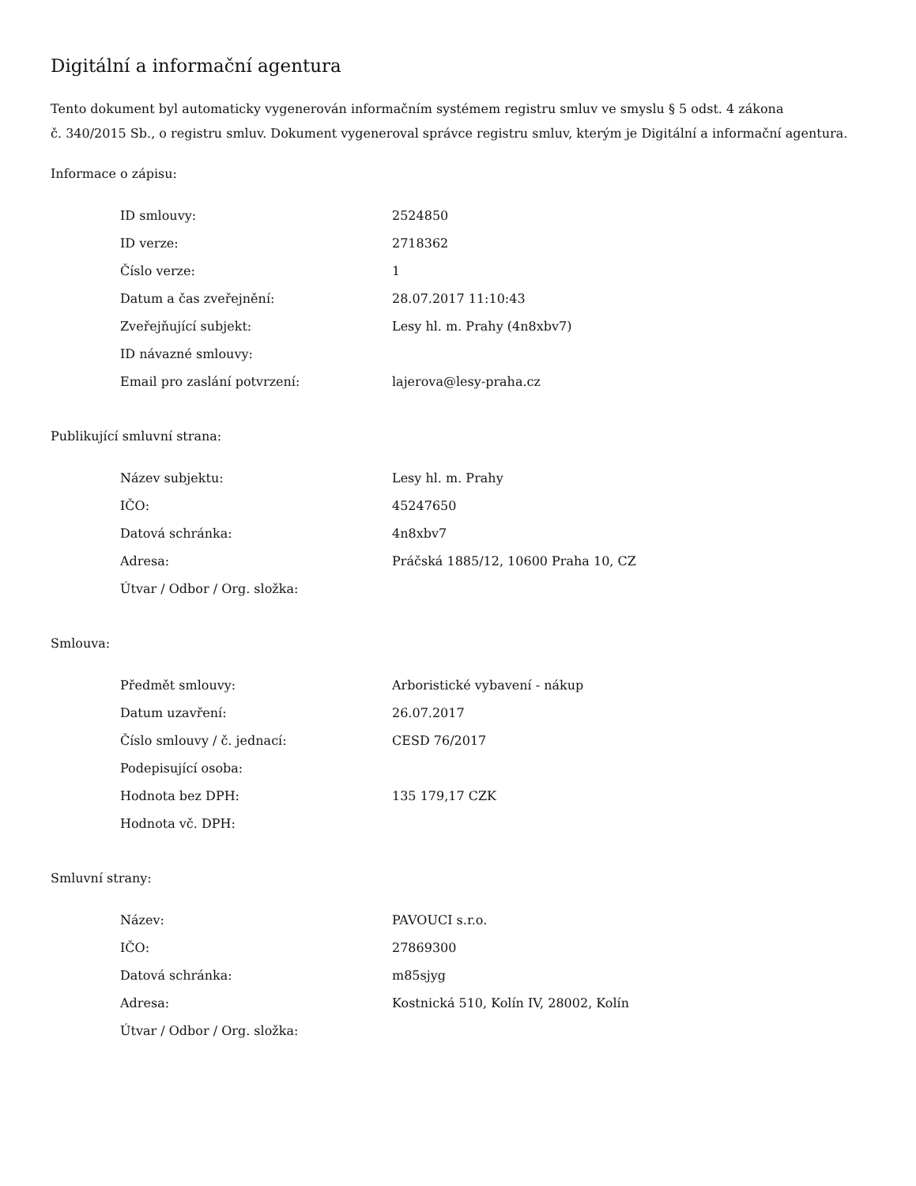Digitální a informační agentura
Tento dokument byl automaticky vygenerován informačním systémem registru smluv ve smyslu § 5 odst. 4 zákona
č. 340/2015 Sb., o registru smluv. Dokument vygeneroval správce registru smluv, kterým je Digitální a informační agentura.
Informace o zápisu:
| ID smlouvy: | 2524850 |
| ID verze: | 2718362 |
| Číslo verze: | 1 |
| Datum a čas zveřejnění: | 28.07.2017 11:10:43 |
| Zveřejňující subjekt: | Lesy hl. m. Prahy (4n8xbv7) |
| ID návazné smlouvy: | |
| Email pro zaslání potvrzení: | lajerova@lesy-praha.cz |
Publikující smluvní strana:
| Název subjektu: | Lesy hl. m. Prahy |
| IČO: | 45247650 |
| Datová schránka: | 4n8xbv7 |
| Adresa: | Práčská 1885/12, 10600 Praha 10, CZ |
| Útvar / Odbor / Org. složka: | |
Smlouva:
| Předmět smlouvy: | Arboristické vybavení - nákup |
| Datum uzavření: | 26.07.2017 |
| Číslo smlouvy / č. jednací: | CESD 76/2017 |
| Podepisující osoba: | |
| Hodnota bez DPH: | 135 179,17 CZK |
| Hodnota vč. DPH: | |
Smluvní strany:
| Název: | PAVOUCI s.r.o. |
| IČO: | 27869300 |
| Datová schránka: | m85sjyg |
| Adresa: | Kostnická 510, Kolín IV, 28002, Kolín |
| Útvar / Odbor / Org. složka: | |